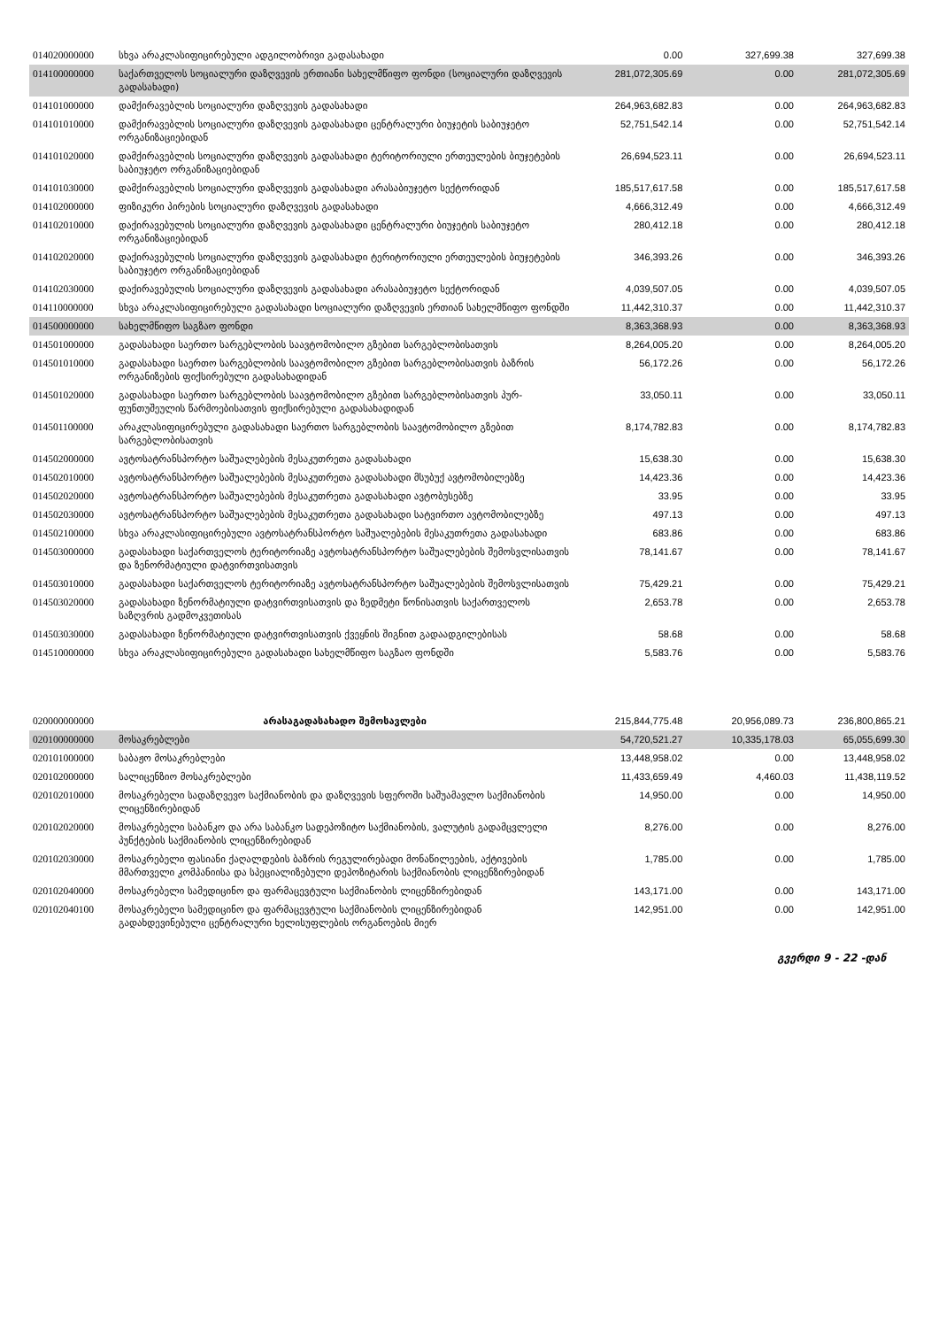| 014020000000 | სხვა არაკლასიფიცირებული ადგილობრივი გადასახადი | 0.00 | 327,699.38 | 327,699.38 |
| 014100000000 | საქართველოს სოციალური დაზღვევის ერთიანი სახელმწიფო ფონდი (სოციალური დაზღვევის გადასახადი) | 281,072,305.69 | 0.00 | 281,072,305.69 |
| 014101000000 | დამქირავებლის სოციალური დაზღვევის გადასახადი | 264,963,682.83 | 0.00 | 264,963,682.83 |
| 014101010000 | დამქირავებლის სოციალური დაზღვევის გადასახადი ცენტრალური ბიუჯეტის საბიუჯეტო ორგანიზაციებიდან | 52,751,542.14 | 0.00 | 52,751,542.14 |
| 014101020000 | დამქირავებლის სოციალური დაზღვევის გადასახადი ტერიტორიული ერთეულების ბიუჯეტების საბიუჯეტო ორგანიზაციებიდან | 26,694,523.11 | 0.00 | 26,694,523.11 |
| 014101030000 | დამქირავებლის სოციალური დაზღვევის გადასახადი არასაბიუჯეტო სექტორიდან | 185,517,617.58 | 0.00 | 185,517,617.58 |
| 014102000000 | ფიზიკური პირების სოციალური დაზღვევის გადასახადი | 4,666,312.49 | 0.00 | 4,666,312.49 |
| 014102010000 | დაქირავებულის სოციალური დაზღვევის გადასახადი ცენტრალური ბიუჯეტის საბიუჯეტო ორგანიზაციებიდან | 280,412.18 | 0.00 | 280,412.18 |
| 014102020000 | დაქირავებულის სოციალური დაზღვევის გადასახადი ტერიტორიული ერთეულების ბიუჯეტების საბიუჯეტო ორგანიზაციებიდან | 346,393.26 | 0.00 | 346,393.26 |
| 014102030000 | დაქირავებულის სოციალური დაზღვევის გადასახადი არასაბიუჯეტო სექტორიდან | 4,039,507.05 | 0.00 | 4,039,507.05 |
| 014110000000 | სხვა არაკლასიფიცირებული გადასახადი სოციალური დაზღვევის ერთიან სახელმწიფო ფონდში | 11,442,310.37 | 0.00 | 11,442,310.37 |
| 014500000000 | სახელმწიფო საგზაო ფონდი | 8,363,368.93 | 0.00 | 8,363,368.93 |
| 014501000000 | გადასახადი საერთო სარგებლობის საავტომობილო გზებით სარგებლობისათვის | 8,264,005.20 | 0.00 | 8,264,005.20 |
| 014501010000 | გადასახადი საერთო სარგებლობის საავტომობილო გზებით სარგებლობისათვის ბაზრის ორგანიზების ფიქსირებული გადასახადიდან | 56,172.26 | 0.00 | 56,172.26 |
| 014501020000 | გადასახადი საერთო სარგებლობის საავტომობილო გზებით სარგებლობისათვის პურ-ფუნთუშეულის წარმოებისათვის ფიქსირებული გადასახადიდან | 33,050.11 | 0.00 | 33,050.11 |
| 014501100000 | არაკლასიფიცირებული გადასახადი საერთო სარგებლობის საავტომობილო გზებით სარგებლობისათვის | 8,174,782.83 | 0.00 | 8,174,782.83 |
| 014502000000 | ავტოსატრანსპორტო საშუალებების მესაკუთრეთა გადასახადი | 15,638.30 | 0.00 | 15,638.30 |
| 014502010000 | ავტოსატრანსპორტო საშუალებების მესაკუთრეთა გადასახადი მსუბუქ ავტომობილებზე | 14,423.36 | 0.00 | 14,423.36 |
| 014502020000 | ავტოსატრანსპორტო საშუალებების მესაკუთრეთა გადასახადი ავტობუსებზე | 33.95 | 0.00 | 33.95 |
| 014502030000 | ავტოსატრანსპორტო საშუალებების მესაკუთრეთა გადასახადი სატვირთო ავტომობილებზე | 497.13 | 0.00 | 497.13 |
| 014502100000 | სხვა არაკლასიფიცირებული ავტოსატრანსპორტო საშუალებების მესაკუთრეთა გადასახადი | 683.86 | 0.00 | 683.86 |
| 014503000000 | გადასახადი საქართველოს ტერიტორიაზე ავტოსატრანსპორტო საშუალებების შემოსვლისათვის და ზენორმატიული დატვირთვისათვის | 78,141.67 | 0.00 | 78,141.67 |
| 014503010000 | გადასახადი საქართველოს ტერიტორიაზე ავტოსატრანსპორტო საშუალებების შემოსვლისათვის | 75,429.21 | 0.00 | 75,429.21 |
| 014503020000 | გადასახადი ზენორმატიული დატვირთვისათვის და ზედმეტი წონისათვის საქართველოს საზღვრის გადმოკვეთისას | 2,653.78 | 0.00 | 2,653.78 |
| 014503030000 | გადასახადი ზენორმატიული დატვირთვისათვის ქვეყნის შიგნით გადაადგილებისას | 58.68 | 0.00 | 58.68 |
| 014510000000 | სხვა არაკლასიფიცირებული გადასახადი სახელმწიფო საგზაო ფონდში | 5,583.76 | 0.00 | 5,583.76 |
| 020000000000 | არასაგადასახადო შემოსავლები | 215,844,775.48 | 20,956,089.73 | 236,800,865.21 |
| 020100000000 | მოსაკრებლები | 54,720,521.27 | 10,335,178.03 | 65,055,699.30 |
| 020101000000 | საბაჟო მოსაკრებლები | 13,448,958.02 | 0.00 | 13,448,958.02 |
| 020102000000 | სალიცენზიო მოსაკრებლები | 11,433,659.49 | 4,460.03 | 11,438,119.52 |
| 020102010000 | მოსაკრებელი სადაზღვევო საქმიანობის და დაზღვევის სფეროში საშუამავლო საქმიანობის ლიცენზირებიდან | 14,950.00 | 0.00 | 14,950.00 |
| 020102020000 | მოსაკრებელი საბანკო და არა საბანკო სადეპოზიტო საქმიანობის, ვალუტის გადამცვლელი პუნქტების საქმიანობის ლიცენზირებიდან | 8,276.00 | 0.00 | 8,276.00 |
| 020102030000 | მოსაკრებელი ფასიანი ქაღალდების ბაზრის რეგულირებადი მონაწილეების, აქტივების მმართველი კომპანიისა და სპეციალიზებული დეპოზიტარის საქმიანობის ლიცენზირებიდან | 1,785.00 | 0.00 | 1,785.00 |
| 020102040000 | მოსაკრებელი სამედიცინო და ფარმაცევტული საქმიანობის ლიცენზირებიდან | 143,171.00 | 0.00 | 143,171.00 |
| 020102040100 | მოსაკრებელი სამედიცინო და ფარმაცევტული საქმიანობის ლიცენზირებიდან გადახდევინებული ცენტრალური ხელისუფლების ორგანოების მიერ | 142,951.00 | 0.00 | 142,951.00 |
გვერდი 9 - 22 -დან